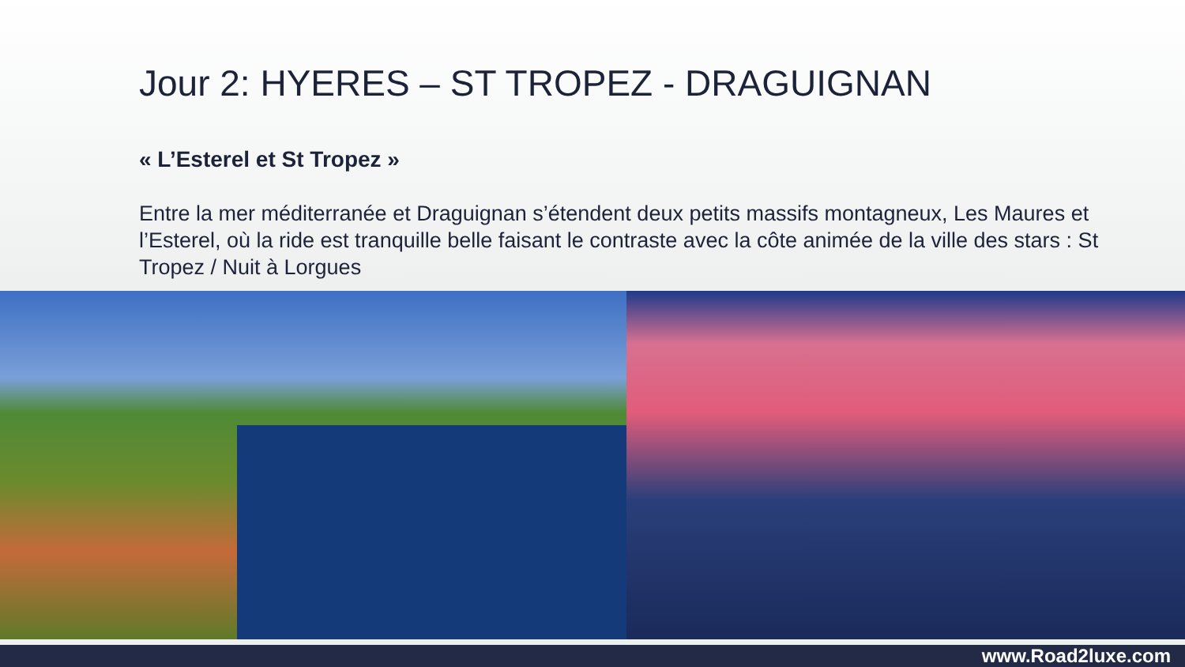Jour 2: HYERES – ST TROPEZ - DRAGUIGNAN
« L’Esterel et St Tropez »
Entre la mer méditerranée et Draguignan s’étendent deux petits massifs montagneux, Les Maures et l’Esterel, où la ride est tranquille belle faisant le contraste avec la côte animée de la ville des stars : St Tropez / Nuit à Lorgues
www.Road2luxe.com